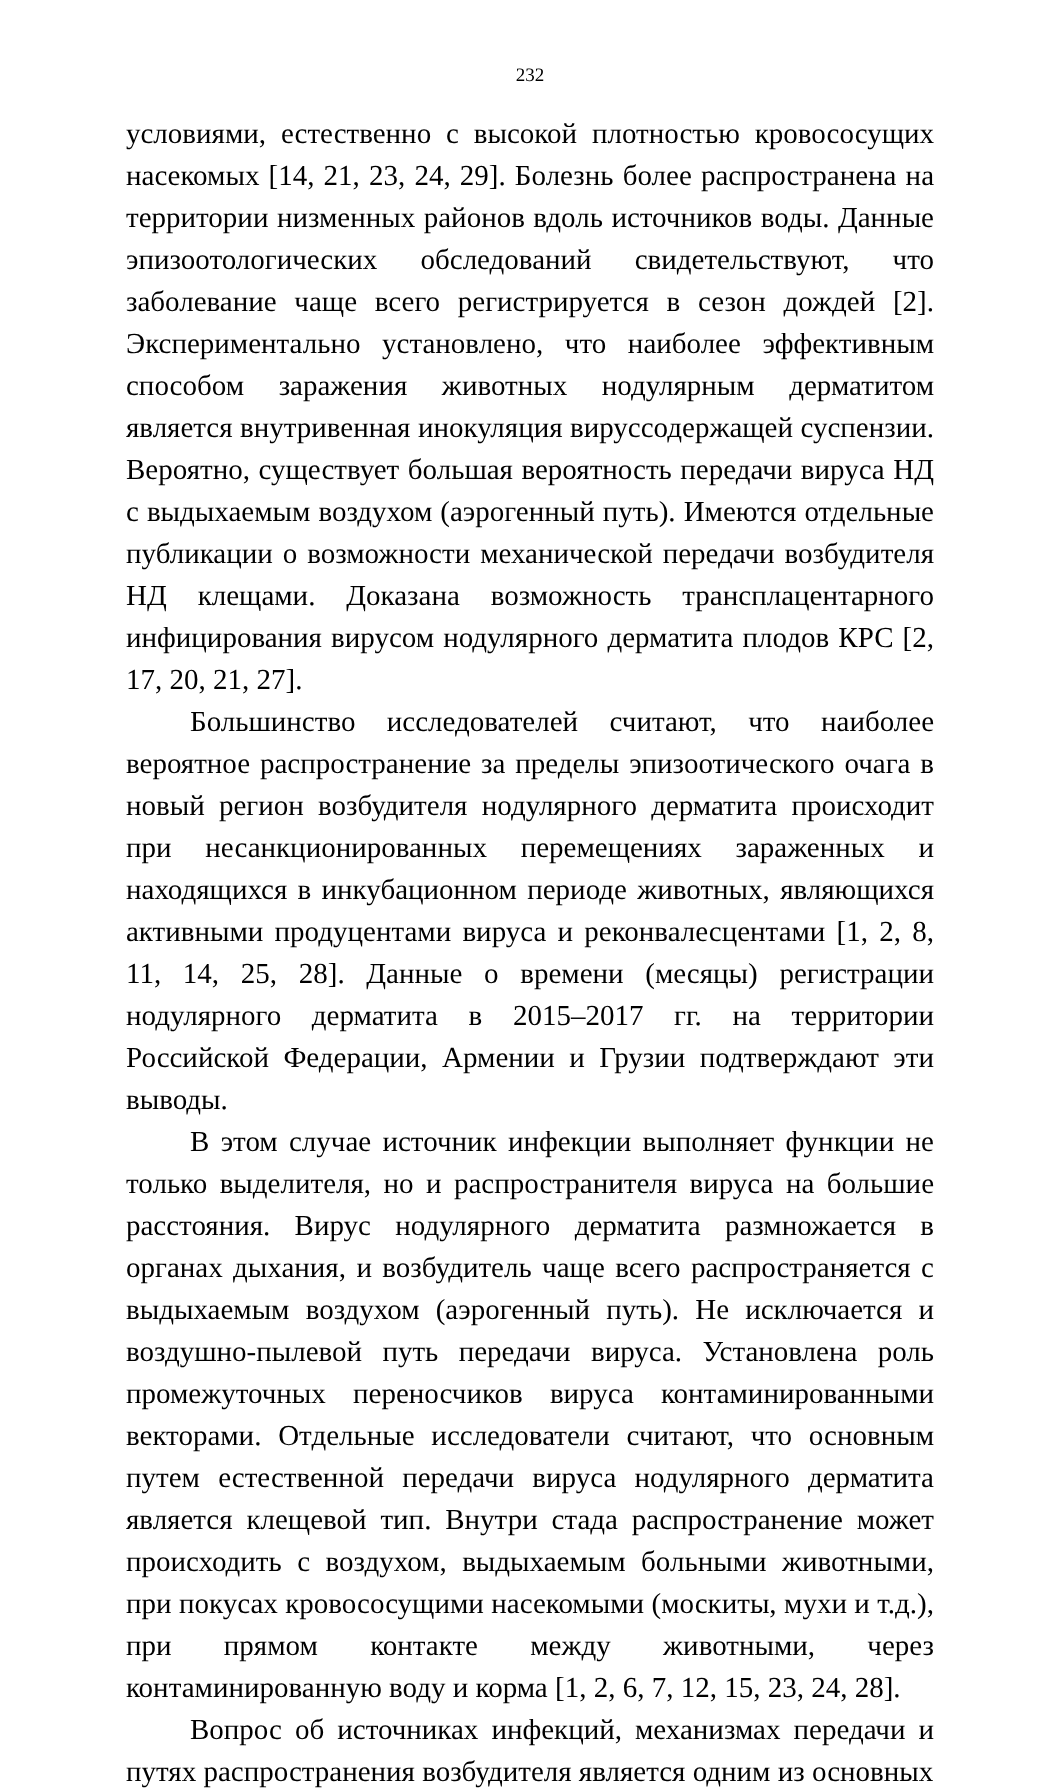232
условиями, естественно с высокой плотностью кровососущих насекомых [14, 21, 23, 24, 29]. Болезнь более распространена на территории низменных районов вдоль источников воды. Данные эпизоотологических обследований свидетельствуют, что заболевание чаще всего регистрируется в сезон дождей [2]. Экспериментально установлено, что наиболее эффективным способом заражения животных нодулярным дерматитом является внутривенная инокуляция вируссодержащей суспензии. Вероятно, существует большая вероятность передачи вируса НД с выдыхаемым воздухом (аэрогенный путь). Имеются отдельные публикации о возможности механической передачи возбудителя НД клещами. Доказана возможность трансплацентарного инфицирования вирусом нодулярного дерматита плодов КРС [2, 17, 20, 21, 27].
Большинство исследователей считают, что наиболее вероятное распространение за пределы эпизоотического очага в новый регион возбудителя нодулярного дерматита происходит при несанкционированных перемещениях зараженных и находящихся в инкубационном периоде животных, являющихся активными продуцентами вируса и реконвалесцентами [1, 2, 8, 11, 14, 25, 28]. Данные о времени (месяцы) регистрации нодулярного дерматита в 2015–2017 гг. на территории Российской Федерации, Армении и Грузии подтверждают эти выводы.
В этом случае источник инфекции выполняет функции не только выделителя, но и распространителя вируса на большие расстояния. Вирус нодулярного дерматита размножается в органах дыхания, и возбудитель чаще всего распространяется с выдыхаемым воздухом (аэрогенный путь). Не исключается и воздушно-пылевой путь передачи вируса. Установлена роль промежуточных переносчиков вируса контаминированными векторами. Отдельные исследователи считают, что основным путем естественной передачи вируса нодулярного дерматита является клещевой тип. Внутри стада распространение может происходить с воздухом, выдыхаемым больными животными, при покусах кровососущими насекомыми (москиты, мухи и т.д.), при прямом контакте между животными, через контаминированную воду и корма [1, 2, 6, 7, 12, 15, 23, 24, 28].
Вопрос об источниках инфекций, механизмах передачи и путях распространения возбудителя является одним из основных